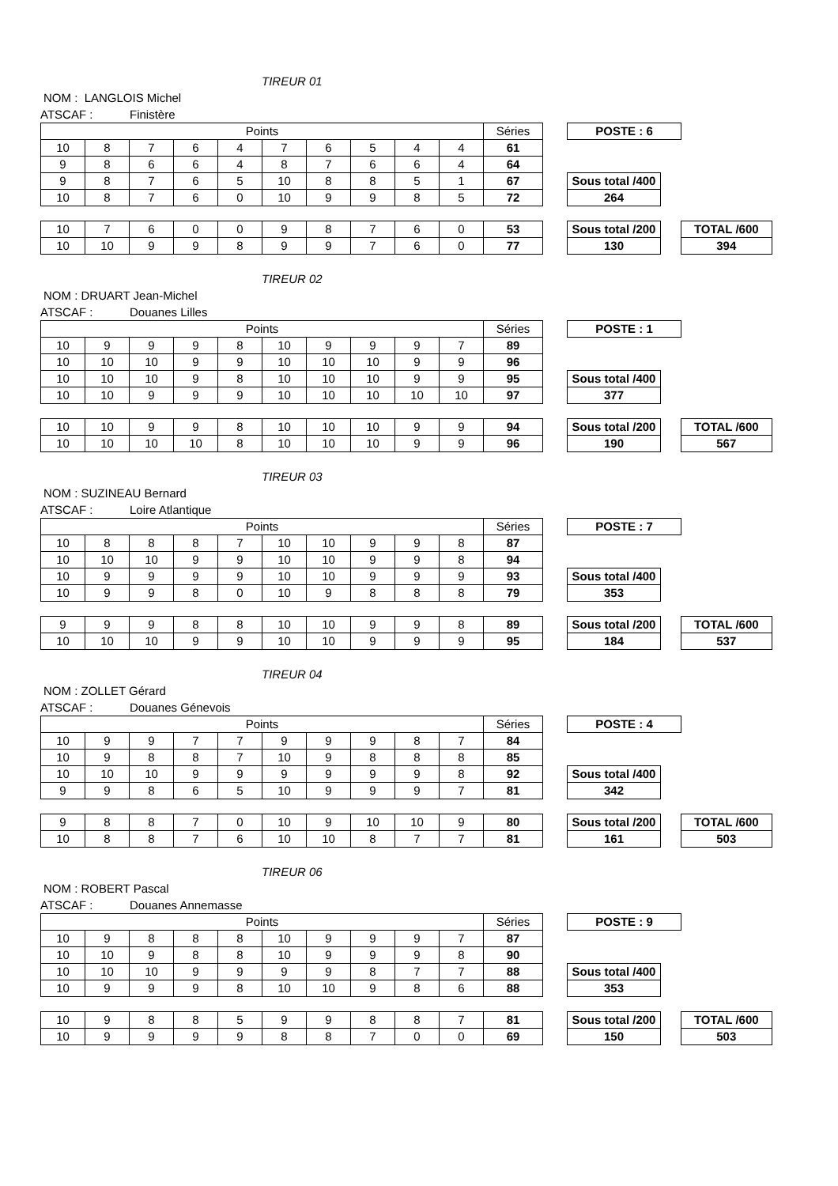TIREUR 01
NOM : LANGLOIS Michel
ATSCAF : Finistère
| Points | | | | | | | | | | Séries | | POSTE : 6 | | |
| 10 | 8 | 7 | 6 | 4 | 7 | 6 | 5 | 4 | 4 | 61 | | | | |
| 9 | 8 | 6 | 6 | 4 | 8 | 7 | 6 | 6 | 4 | 64 | | | | |
| 9 | 8 | 7 | 6 | 5 | 10 | 8 | 8 | 5 | 1 | 67 | | Sous total /400 | | |
| 10 | 8 | 7 | 6 | 0 | 10 | 9 | 9 | 8 | 5 | 72 | | 264 | | |
| 10 | 7 | 6 | 0 | 0 | 9 | 8 | 7 | 6 | 0 | 53 | | Sous total /200 | | TOTAL /600 |
| 10 | 10 | 9 | 9 | 8 | 9 | 9 | 7 | 6 | 0 | 77 | | 130 | | 394 |
TIREUR 02
NOM : DRUART Jean-Michel
ATSCAF : Douanes Lilles
| Points | | | | | | | | | | Séries | | POSTE : 1 | | |
| 10 | 9 | 9 | 9 | 8 | 10 | 9 | 9 | 9 | 7 | 89 | | | | |
| 10 | 10 | 10 | 9 | 9 | 10 | 10 | 10 | 9 | 9 | 96 | | | | |
| 10 | 10 | 10 | 9 | 8 | 10 | 10 | 10 | 9 | 9 | 95 | | Sous total /400 | | |
| 10 | 10 | 9 | 9 | 9 | 10 | 10 | 10 | 10 | 10 | 97 | | 377 | | |
| 10 | 10 | 9 | 9 | 8 | 10 | 10 | 10 | 9 | 9 | 94 | | Sous total /200 | | TOTAL /600 |
| 10 | 10 | 10 | 10 | 8 | 10 | 10 | 10 | 9 | 9 | 96 | | 190 | | 567 |
TIREUR 03
NOM : SUZINEAU Bernard
ATSCAF : Loire Atlantique
| Points | | | | | | | | | | Séries | | POSTE : 7 | | |
| 10 | 8 | 8 | 8 | 7 | 10 | 10 | 9 | 9 | 8 | 87 | | | | |
| 10 | 10 | 10 | 9 | 9 | 10 | 10 | 9 | 9 | 8 | 94 | | | | |
| 10 | 9 | 9 | 9 | 9 | 10 | 10 | 9 | 9 | 9 | 93 | | Sous total /400 | | |
| 10 | 9 | 9 | 8 | 0 | 10 | 9 | 8 | 8 | 8 | 79 | | 353 | | |
| 9 | 9 | 9 | 8 | 8 | 10 | 10 | 9 | 9 | 8 | 89 | | Sous total /200 | | TOTAL /600 |
| 10 | 10 | 10 | 9 | 9 | 10 | 10 | 9 | 9 | 9 | 95 | | 184 | | 537 |
TIREUR 04
NOM : ZOLLET Gérard
ATSCAF : Douanes Génevois
| Points | | | | | | | | | | Séries | | POSTE : 4 | | |
| 10 | 9 | 9 | 7 | 7 | 9 | 9 | 9 | 8 | 7 | 84 | | | | |
| 10 | 9 | 8 | 8 | 7 | 10 | 9 | 8 | 8 | 8 | 85 | | | | |
| 10 | 10 | 10 | 9 | 9 | 9 | 9 | 9 | 9 | 8 | 92 | | Sous total /400 | | |
| 9 | 9 | 8 | 6 | 5 | 10 | 9 | 9 | 9 | 7 | 81 | | 342 | | |
| 9 | 8 | 8 | 7 | 0 | 10 | 9 | 10 | 10 | 9 | 80 | | Sous total /200 | | TOTAL /600 |
| 10 | 8 | 8 | 7 | 6 | 10 | 10 | 8 | 7 | 7 | 81 | | 161 | | 503 |
TIREUR 06
NOM : ROBERT Pascal
ATSCAF : Douanes Annemasse
| Points | | | | | | | | | | Séries | | POSTE : 9 | | |
| 10 | 9 | 8 | 8 | 8 | 10 | 9 | 9 | 9 | 7 | 87 | | | | |
| 10 | 10 | 9 | 8 | 8 | 10 | 9 | 9 | 9 | 8 | 90 | | | | |
| 10 | 10 | 10 | 9 | 9 | 9 | 9 | 8 | 7 | 7 | 88 | | Sous total /400 | | |
| 10 | 9 | 9 | 9 | 8 | 10 | 10 | 9 | 8 | 6 | 88 | | 353 | | |
| 10 | 9 | 8 | 8 | 5 | 9 | 9 | 8 | 8 | 7 | 81 | | Sous total /200 | | TOTAL /600 |
| 10 | 9 | 9 | 9 | 9 | 8 | 8 | 7 | 0 | 0 | 69 | | 150 | | 503 |